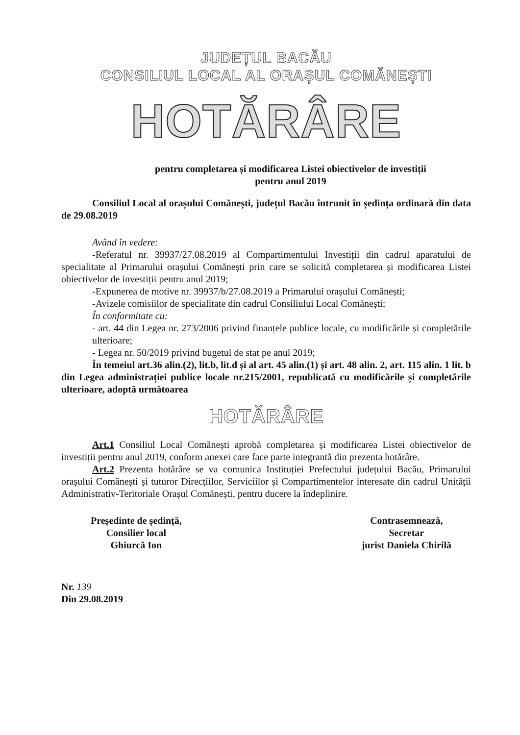JUDEȚUL BACĂU
CONSILIUL LOCAL AL ORAȘUL COMĂNEȘTI
HOTĂRÂRE
pentru completarea și modificarea Listei obiectivelor de investiții
pentru anul 2019
Consiliul Local al orașului Comănești, județul Bacău întrunit în ședința ordinară din data de 29.08.2019
Având în vedere:
-Referatul nr. 39937/27.08.2019 al Compartimentului Investiții din cadrul aparatului de specialitate al Primarului orașului Comănești prin care se solicită completarea și modificarea Listei obiectivelor de investiții pentru anul 2019;
-Expunerea de motive nr. 39937/b/27.08.2019 a Primarului orașului Comănești;
-Avizele comisiilor de specialitate din cadrul Consiliului Local Comănești;
În conformitate cu:
- art. 44 din Legea nr. 273/2006 privind finanțele publice locale, cu modificările și completările ulterioare;
- Legea nr. 50/2019 privind bugetul de stat pe anul 2019;
În temeiul art.36 alin.(2), lit.b, lit.d și al art. 45 alin.(1) și art. 48 alin. 2, art. 115 alin. 1 lit. b din Legea administrației publice locale nr.215/2001, republicată cu modificările și completările ulterioare, adoptă următoarea
HOTĂRÂRE
Art.1 Consiliul Local Comănești aprobă completarea și modificarea Listei obiectivelor de investiții pentru anul 2019, conform anexei care face parte integrantă din prezenta hotărâre.
Art.2 Prezenta hotărâre se va comunica Instituției Prefectului județului Bacău, Primarului orașului Comănești și tuturor Direcțiilor, Serviciilor și Compartimentelor interesate din cadrul Unității Administrativ-Teritoriale Orașul Comănești, pentru ducere la îndeplinire.
Președinte de ședință,
Consilier local
Ghiurcă Ion
Contrasemnează,
Secretar
jurist Daniela Chirilă
Nr. 139
Din 29.08.2019